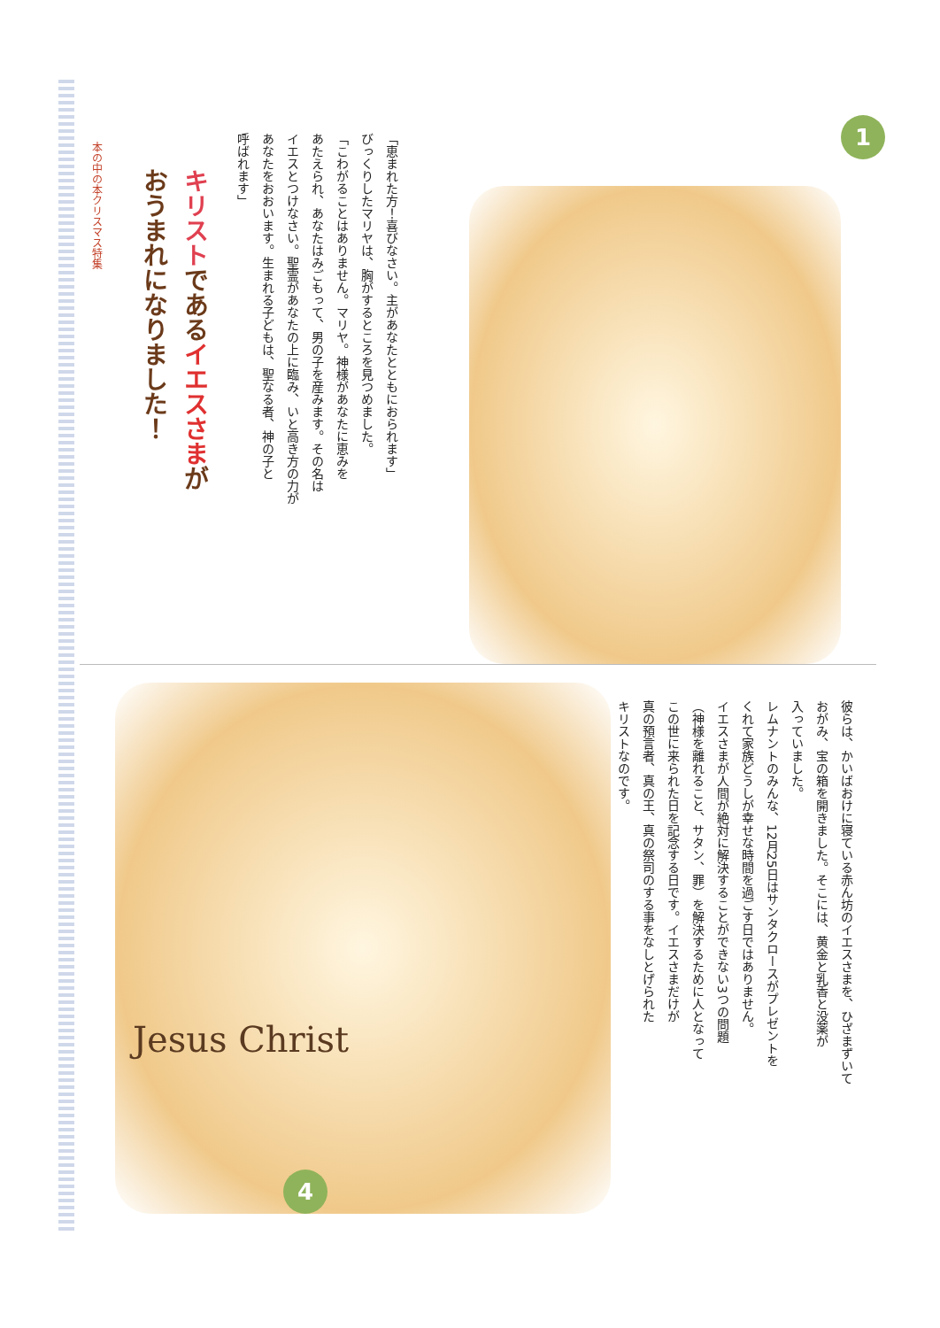本の中の本クリスマス特集
キリストであるイエスさまが
おうまれになりました！
「恵まれた方！喜びなさい。主があなたとともにおられます」
びっくりしたマリヤは、胸がするところを見つめました。
「こわがることはありません。マリヤ。神様があなたに恵みを
あたえられ、あなたはみごもって、男の子を産みます。その名は
イエスとつけなさい。聖霊があなたの上に臨み、いと高き方の力が
あなたをおおいます。生まれる子どもは、聖なる者、神の子と
呼ばれます」
1
Jesus Christ
彼らは、かいばおけに寝ている赤ん坊のイエスさまを、ひざまずいて
おがみ、宝の箱を開きました。そこには、黄金と乳香と没薬が
入っていました。
レムナントのみんな、12月25日はサンタクロースがプレゼントを
くれて家族どうしが幸せな時間を過ごす日ではありません。
イエスさまが人間が絶対に解決することができない3つの問題
（神様を離れること、サタン、罪）を解決するために人となって
この世に来られた日を記念する日です。イエスさまだけが
真の預言者、真の王、真の祭司のする事をなしとげられた
キリストなのです。
4